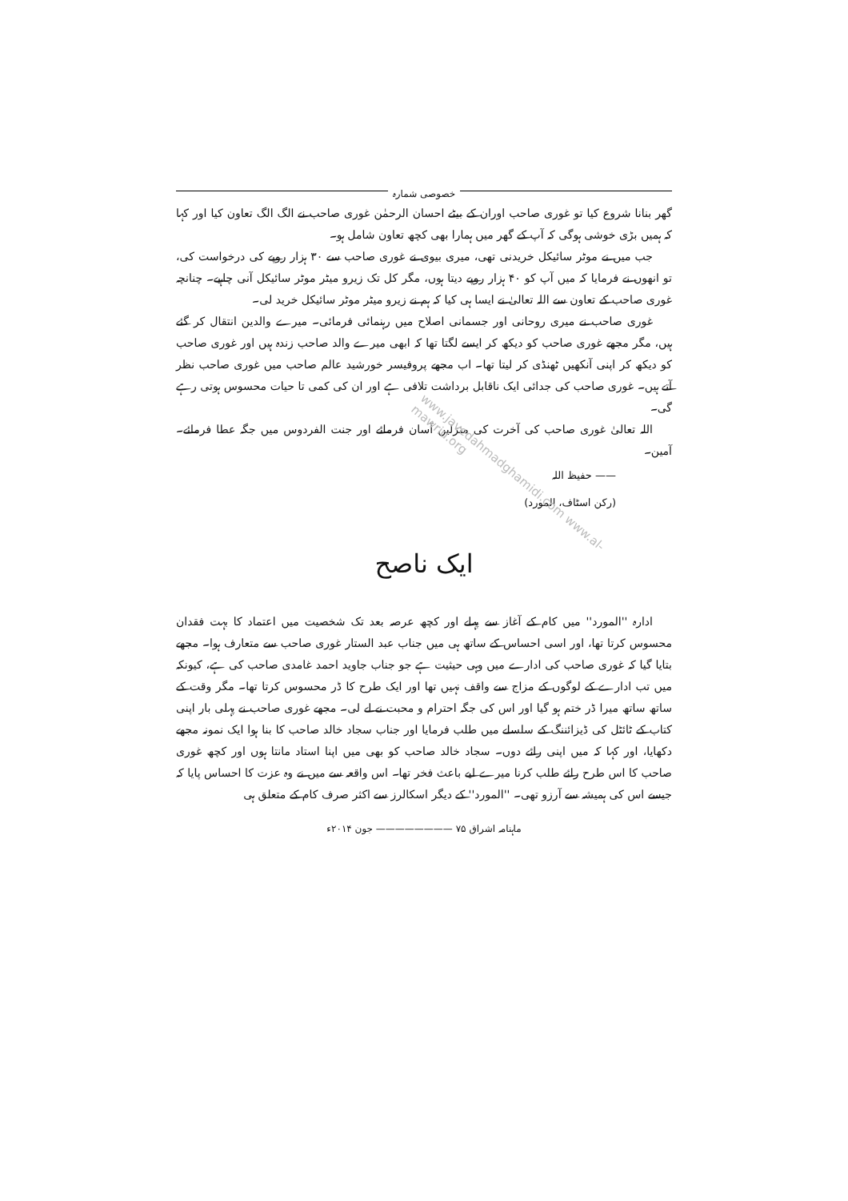خصوصی شمارہ
گھر بنانا شروع کیا تو غوری صاحب اوران کے بیٹے احسان الرحمٰن غوری صاحب نے الگ الگ تعاون کیا اور کہا کہ ہمیں بڑی خوشی ہوگی کہ آپ کے گھر میں ہمارا بھی کچھ تعاون شامل ہو۔
جب میں نے موٹر سائیکل خریدنی تھی، میری بیوی نے غوری صاحب سے ۳۰ ہزار روپے کی درخواست کی، تو انھوں نے فرمایا کہ میں آپ کو ۴۰ ہزار روپے دیتا ہوں، مگر کل تک زیرو میٹر موٹر سائیکل آنی چاہیے۔ چنانچہ غوری صاحب کے تعاون سے اللہ تعالیٰ نے ایسا ہی کیا کہ ہم نے زیرو میٹر موٹر سائیکل خرید لی۔
غوری صاحب نے میری روحانی اور جسمانی اصلاح میں رہنمائی فرمائی۔ میرے والدین انتقال کر گئے ہیں، مگر مجھے غوری صاحب کو دیکھ کر ایسے لگتا تھا کہ ابھی میرے والد صاحب زندہ ہیں اور غوری صاحب کو دیکھ کر اپنی آنکھیں ٹھنڈی کر لیتا تھا۔ اب مجھے پروفیسر خورشید عالم صاحب میں غوری صاحب نظر آتے ہیں۔ غوری صاحب کی جدائی ایک ناقابل برداشت تلافی ہے اور ان کی کمی تا حیات محسوس ہوتی رہے گی۔
اللہ تعالیٰ غوری صاحب کی آخرت کی منزلیں آسان فرمائے اور جنت الفردوس میں جگہ عطا فرمائے۔ آمین۔
—— حفیظ اللہ
(رکن اسٹاف، المورد)
ایک ناصح
ادارہ ''المورد'' میں کام کے آغاز سے پہلے اور کچھ عرصہ بعد تک شخصیت میں اعتماد کا بہت فقدان محسوس کرتا تھا، اور اسی احساس کے ساتھ ہی میں جناب عبد الستار غوری صاحب سے متعارف ہوا۔ مجھے بتایا گیا کہ غوری صاحب کی ادارے میں وہی حیثیت ہے جو جناب جاوید احمد غامدی صاحب کی ہے، کیونکہ میں تب ادارے کے لوگوں کے مزاج سے واقف نہیں تھا اور ایک طرح کا ڈر محسوس کرتا تھا۔ مگر وقت کے ساتھ ساتھ میرا ڈر ختم ہو گیا اور اس کی جگہ احترام و محبت نے لے لی۔ مجھے غوری صاحب نے پہلی بار اپنی کتاب کے ٹائٹل کی ڈیزائننگ کے سلسلے میں طلب فرمایا اور جناب سجاد خالد صاحب کا بنا ہوا ایک نمونہ مجھے دکھایا، اور کہا کہ میں اپنی رائے دوں۔ سجاد خالد صاحب کو بھی میں اپنا استاد مانتا ہوں اور کچھ غوری صاحب کا اس طرح رائے طلب کرنا میرے لیے باعث فخر تھا۔ اس واقعہ سے میں نے وہ عزت کا احساس پایا کہ جیسے اس کی ہمیشہ سے آرزو تھی۔ ''المورد'' کے دیگر اسکالرز سے اکثر صرف کام کے متعلق ہی
ماہنامہ اشراق ۷۵ ———————— جون ۲۰۱۴ء
www.javedahmadghamidi.com www.al-mawrid.org